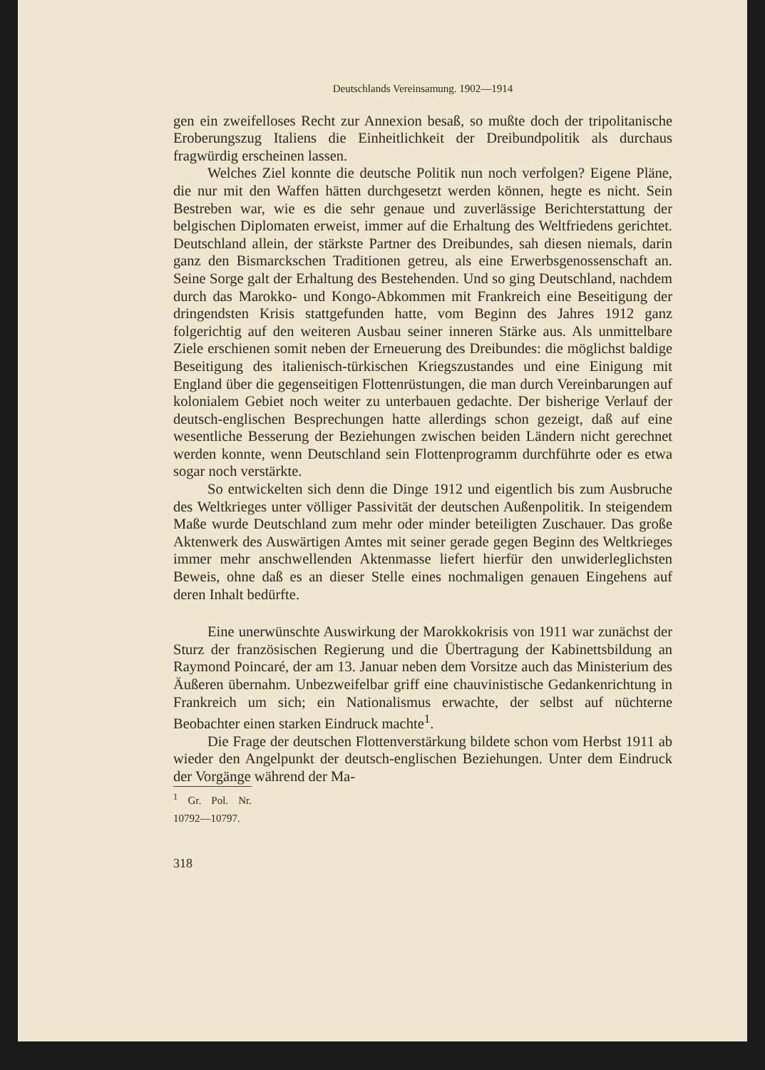Deutschlands Vereinsamung. 1902—1914
gen ein zweifelloses Recht zur Annexion besaß, so mußte doch der tripolitanische Eroberungszug Italiens die Einheitlichkeit der Dreibundpolitik als durchaus fragwürdig erscheinen lassen.
Welches Ziel konnte die deutsche Politik nun noch verfolgen? Eigene Pläne, die nur mit den Waffen hätten durchgesetzt werden können, hegte es nicht. Sein Bestreben war, wie es die sehr genaue und zuverlässige Berichterstattung der belgischen Diplomaten erweist, immer auf die Erhaltung des Weltfriedens gerichtet. Deutschland allein, der stärkste Partner des Dreibundes, sah diesen niemals, darin ganz den Bismarckschen Traditionen getreu, als eine Erwerbsgenossenschaft an. Seine Sorge galt der Erhaltung des Bestehenden. Und so ging Deutschland, nachdem durch das Marokko- und Kongo-Abkommen mit Frankreich eine Beseitigung der dringendsten Krisis stattgefunden hatte, vom Beginn des Jahres 1912 ganz folgerichtig auf den weiteren Ausbau seiner inneren Stärke aus. Als unmittelbare Ziele erschienen somit neben der Erneuerung des Dreibundes: die möglichst baldige Beseitigung des italienisch-türkischen Kriegszustandes und eine Einigung mit England über die gegenseitigen Flottenrüstungen, die man durch Vereinbarungen auf kolonialem Gebiet noch weiter zu unterbauen gedachte. Der bisherige Verlauf der deutsch-englischen Besprechungen hatte allerdings schon gezeigt, daß auf eine wesentliche Besserung der Beziehungen zwischen beiden Ländern nicht gerechnet werden konnte, wenn Deutschland sein Flottenprogramm durchführte oder es etwa sogar noch verstärkte.
So entwickelten sich denn die Dinge 1912 und eigentlich bis zum Ausbruche des Weltkrieges unter völliger Passivität der deutschen Außenpolitik. In steigendem Maße wurde Deutschland zum mehr oder minder beteiligten Zuschauer. Das große Aktenwerk des Auswärtigen Amtes mit seiner gerade gegen Beginn des Weltkrieges immer mehr anschwellenden Aktenmasse liefert hierfür den unwiderleglichsten Beweis, ohne daß es an dieser Stelle eines nochmaligen genauen Eingehens auf deren Inhalt bedürfte.
Eine unerwünschte Auswirkung der Marokkokrisis von 1911 war zunächst der Sturz der französischen Regierung und die Übertragung der Kabinettsbildung an Raymond Poincaré, der am 13. Januar neben dem Vorsitze auch das Ministerium des Äußeren übernahm. Unbezweifelbar griff eine chauvinistische Gedankenrichtung in Frankreich um sich; ein Nationalismus erwachte, der selbst auf nüchterne Beobachter einen starken Eindruck machte<sup>1</sup>.
Die Frage der deutschen Flottenverstärkung bildete schon vom Herbst 1911 ab wieder den Angelpunkt der deutsch-englischen Beziehungen. Unter dem Eindruck der Vorgänge während der Ma-
<sup>1</sup> Gr. Pol. Nr. 10792—10797.
318